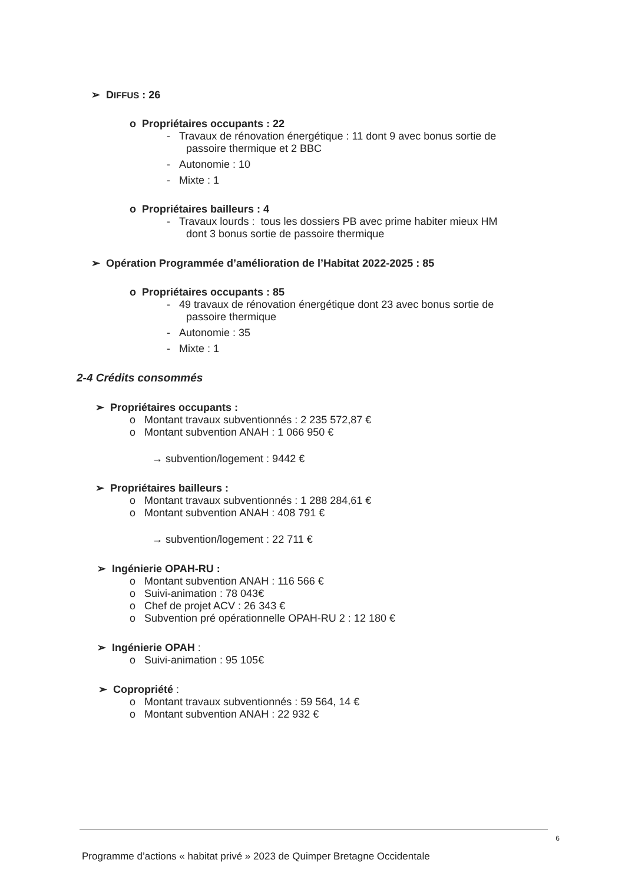➢ DIFFUS : 26
o Propriétaires occupants : 22
- Travaux de rénovation énergétique : 11 dont 9 avec bonus sortie de
passoire thermique et 2 BBC
- Autonomie : 10
- Mixte : 1
o Propriétaires bailleurs : 4
- Travaux lourds : tous les dossiers PB avec prime habiter mieux HM
dont 3 bonus sortie de passoire thermique
➢ Opération Programmée d’amélioration de l’Habitat 2022-2025 : 85
o Propriétaires occupants : 85
- 49 travaux de rénovation énergétique dont 23 avec bonus sortie de
passoire thermique
- Autonomie : 35
- Mixte : 1
2-4 Crédits consommés
➢ Propriétaires occupants :
o Montant travaux subventionnés : 2 235 572,87 €
o Montant subvention ANAH : 1 066 950 €
→ subvention/logement : 9442 €
➢ Propriétaires bailleurs :
o Montant travaux subventionnés : 1 288 284,61 €
o Montant subvention ANAH : 408 791 €
→ subvention/logement : 22 711 €
➢ Ingénierie OPAH-RU :
o Montant subvention ANAH : 116 566 €
o Suivi-animation : 78 043€
o Chef de projet ACV : 26 343 €
o Subvention pré opérationnelle OPAH-RU 2 : 12 180 €
➢ Ingénierie OPAH :
o Suivi-animation : 95 105€
➢ Copropriété :
o Montant travaux subventionnés : 59 564, 14 €
o Montant subvention ANAH : 22 932 €
6
Programme d’actions « habitat privé » 2023 de Quimper Bretagne Occidentale